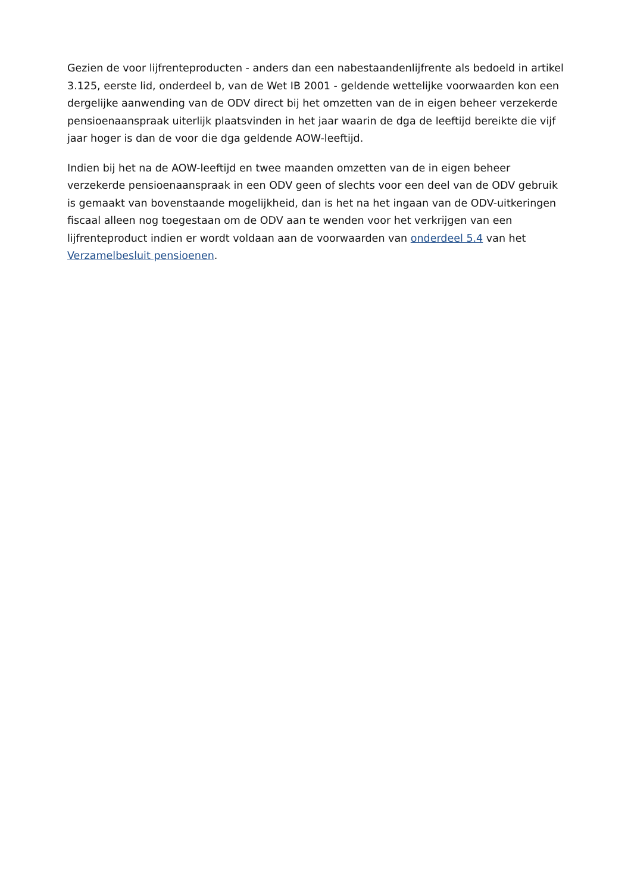Gezien de voor lijfrenteproducten - anders dan een nabestaandenlijfrente als bedoeld in artikel 3.125, eerste lid, onderdeel b, van de Wet IB 2001 - geldende wettelijke voorwaarden kon een dergelijke aanwending van de ODV direct bij het omzetten van de in eigen beheer verzekerde pensioenaanspraak uiterlijk plaatsvinden in het jaar waarin de dga de leeftijd bereikte die vijf jaar hoger is dan de voor die dga geldende AOW-leeftijd.
Indien bij het na de AOW-leeftijd en twee maanden omzetten van de in eigen beheer verzekerde pensioenaanspraak in een ODV geen of slechts voor een deel van de ODV gebruik is gemaakt van bovenstaande mogelijkheid, dan is het na het ingaan van de ODV-uitkeringen fiscaal alleen nog toegestaan om de ODV aan te wenden voor het verkrijgen van een lijfrenteproduct indien er wordt voldaan aan de voorwaarden van onderdeel 5.4 van het Verzamelbesluit pensioenen.